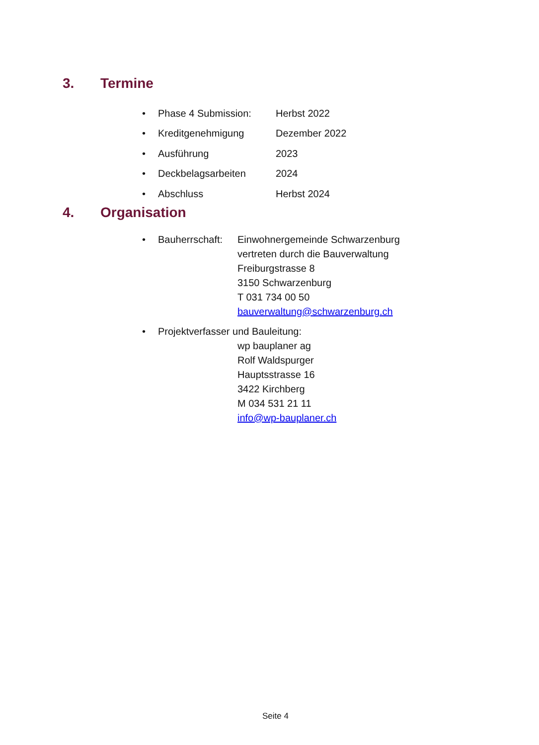3. Termine
• Phase 4 Submission: Herbst 2022
• Kreditgenehmigung Dezember 2022
• Ausführung 2023
• Deckbelagsarbeiten 2024
• Abschluss Herbst 2024
4. Organisation
• Bauherrschaft: Einwohnergemeinde Schwarzenburg
vertreten durch die Bauverwaltung
Freiburgstrasse 8
3150 Schwarzenburg
T 031 734 00 50
bauverwaltung@schwarzenburg.ch
• Projektverfasser und Bauleitung:
wp bauplaner ag
Rolf Waldspurger
Hauptsstrasse 16
3422 Kirchberg
M 034 531 21 11
info@wp-bauplaner.ch
Seite 4